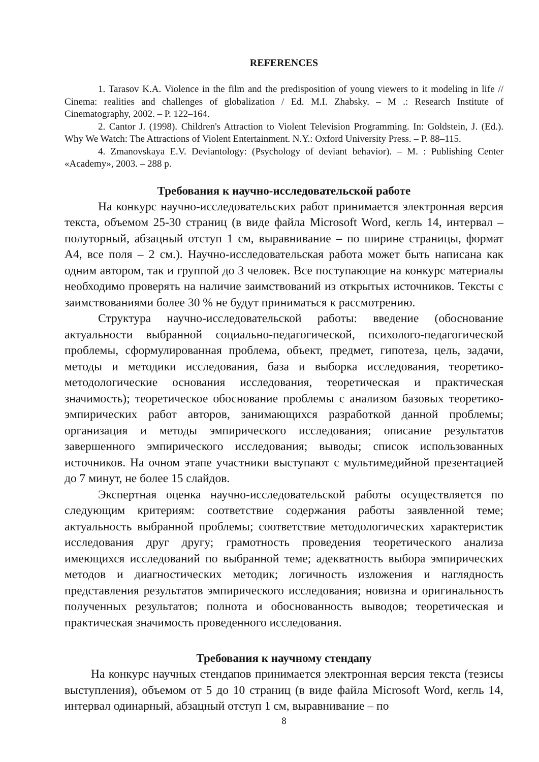REFERENCES
1. Tarasov K.A. Violence in the film and the predisposition of young viewers to it modeling in life // Cinema: realities and challenges of globalization / Ed. M.I. Zhabsky. – M .: Research Institute of Cinematography, 2002. – P. 122–164.
2. Cantor J. (1998). Children's Attraction to Violent Television Programming. In: Goldstein, J. (Ed.). Why We Watch: The Attractions of Violent Entertainment. N.Y.: Oxford University Press. – P. 88–115.
4. Zmanovskaya E.V. Deviantology: (Psychology of deviant behavior). – M. : Publishing Center «Academy», 2003. – 288 p.
Требования к научно-исследовательской работе
На конкурс научно-исследовательских работ принимается электронная версия текста, объемом 25-30 страниц (в виде файла Microsoft Word, кегль 14, интервал – полуторный, абзацный отступ 1 см, выравнивание – по ширине страницы, формат А4, все поля – 2 см.). Научно-исследовательская работа может быть написана как одним автором, так и группой до 3 человек. Все поступающие на конкурс материалы необходимо проверять на наличие заимствований из открытых источников. Тексты с заимствованиями более 30 % не будут приниматься к рассмотрению.
Структура научно-исследовательской работы: введение (обоснование актуальности выбранной социально-педагогической, психолого-педагогической проблемы, сформулированная проблема, объект, предмет, гипотеза, цель, задачи, методы и методики исследования, база и выборка исследования, теоретико-методологические основания исследования, теоретическая и практическая значимость); теоретическое обоснование проблемы с анализом базовых теоретико-эмпирических работ авторов, занимающихся разработкой данной проблемы; организация и методы эмпирического исследования; описание результатов завершенного эмпирического исследования; выводы; список использованных источников. На очном этапе участники выступают с мультимедийной презентацией до 7 минут, не более 15 слайдов.
Экспертная оценка научно-исследовательской работы осуществляется по следующим критериям: соответствие содержания работы заявленной теме; актуальность выбранной проблемы; соответствие методологических характеристик исследования друг другу; грамотность проведения теоретического анализа имеющихся исследований по выбранной теме; адекватность выбора эмпирических методов и диагностических методик; логичность изложения и наглядность представления результатов эмпирического исследования; новизна и оригинальность полученных результатов; полнота и обоснованность выводов; теоретическая и практическая значимость проведенного исследования.
Требования к научному стендапу
На конкурс научных стендапов принимается электронная версия текста (тезисы выступления), объемом от 5 до 10 страниц (в виде файла Microsoft Word, кегль 14, интервал одинарный, абзацный отступ 1 см, выравнивание – по
8